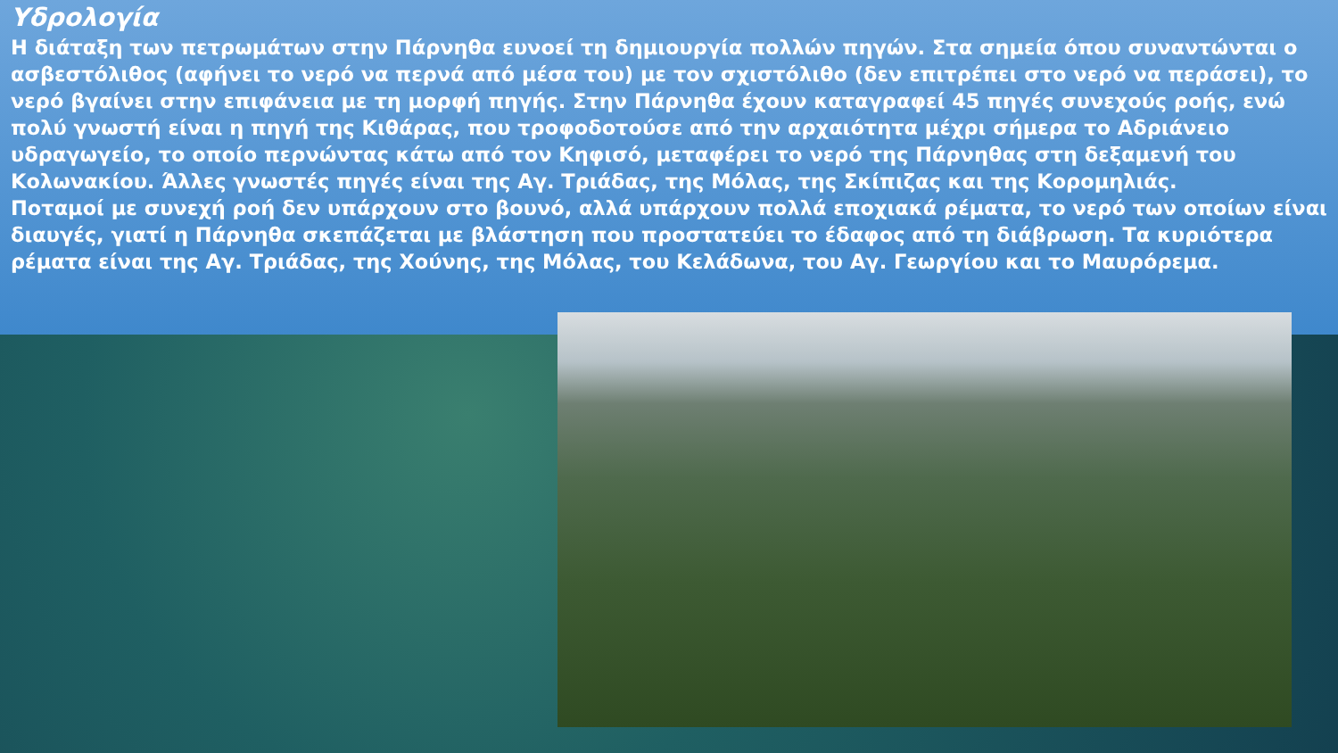Υδρολογία
Η διάταξη των πετρωμάτων στην Πάρνηθα ευνοεί τη δημιουργία πολλών πηγών. Στα σημεία όπου συναντώνται ο ασβεστόλιθος (αφήνει το νερό να περνά από μέσα του) με τον σχιστόλιθο (δεν επιτρέπει στο νερό να περάσει), το νερό βγαίνει στην επιφάνεια με τη μορφή πηγής. Στην Πάρνηθα έχουν καταγραφεί 45 πηγές συνεχούς ροής, ενώ πολύ γνωστή είναι η πηγή της Κιθάρας, που τροφοδοτούσε από την αρχαιότητα μέχρι σήμερα το Αδριάνειο υδραγωγείο, το οποίο περνώντας κάτω από τον Κηφισό, μεταφέρει το νερό της Πάρνηθας στη δεξαμενή του Κολωνακίου. Άλλες γνωστές πηγές είναι της Αγ. Τριάδας, της Μόλας, της Σκίπιζας και της Κορομηλιάς.
Ποταμοί με συνεχή ροή δεν υπάρχουν στο βουνό, αλλά υπάρχουν πολλά εποχιακά ρέματα, το νερό των οποίων είναι διαυγές, γιατί η Πάρνηθα σκεπάζεται με βλάστηση που προστατεύει το έδαφος από τη διάβρωση. Τα κυριότερα ρέματα είναι της Αγ. Τριάδας, της Χούνης, της Μόλας, του Κελάδωνα, του Αγ. Γεωργίου και το Μαυρόρεμα.